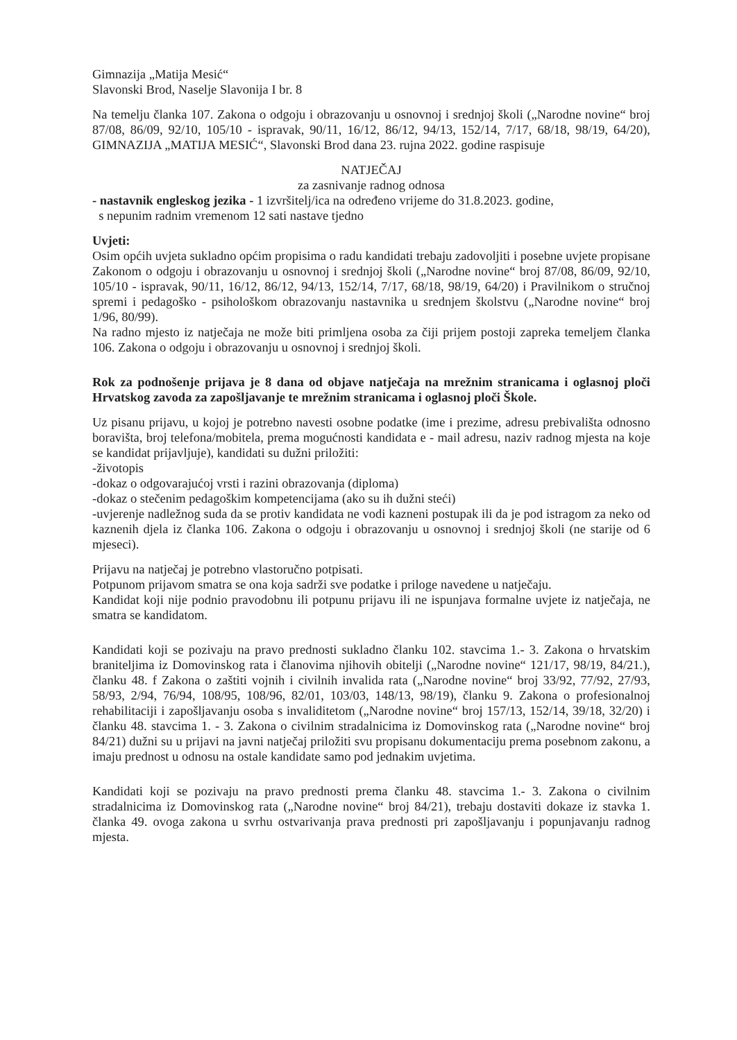Gimnazija „Matija Mesić“
Slavonski Brod, Naselje Slavonija I br. 8
Na temelju članka 107. Zakona o odgoju i obrazovanju u osnovnoj i srednjoj školi („Narodne novine“ broj 87/08, 86/09, 92/10, 105/10 - ispravak, 90/11, 16/12, 86/12, 94/13, 152/14, 7/17, 68/18, 98/19, 64/20), GIMNAZIJA „MATIJA MESIĆ“, Slavonski Brod dana 23. rujna 2022. godine raspisuje
NATJEČAJ
za zasnivanje radnog odnosa
- nastavnik engleskog jezika - 1 izvršitelj/ica na određeno vrijeme do 31.8.2023. godine,
s nepunim radnim vremenom 12 sati nastave tjedno
Uvjeti:
Osim općih uvjeta sukladno općim propisima o radu kandidati trebaju zadovoljiti i posebne uvjete propisane Zakonom o odgoju i obrazovanju u osnovnoj i srednjoj školi („Narodne novine“ broj 87/08, 86/09, 92/10, 105/10 - ispravak, 90/11, 16/12, 86/12, 94/13, 152/14, 7/17, 68/18, 98/19, 64/20) i Pravilnikom o stručnoj spremi i pedagoško - psihološkom obrazovanju nastavnika u srednjem školstvu („Narodne novine“ broj 1/96, 80/99).
Na radno mjesto iz natječaja ne može biti primljena osoba za čiji prijem postoji zapreka temeljem članka 106. Zakona o odgoju i obrazovanju u osnovnoj i srednjoj školi.
Rok za podnošenje prijava je 8 dana od objave natječaja na mrežnim stranicama i oglasnoj ploči Hrvatskog zavoda za zapošljavanje te mrežnim stranicama i oglasnoj ploči Škole.
Uz pisanu prijavu, u kojoj je potrebno navesti osobne podatke (ime i prezime, adresu prebivališta odnosno boravišta, broj telefona/mobitela, prema mogućnosti kandidata e - mail adresu, naziv radnog mjesta na koje se kandidat prijavljuje), kandidati su dužni priložiti:
-životopis
-dokaz o odgovarajućoj vrsti i razini obrazovanja (diploma)
-dokaz o stečenim pedagoškim kompetencijama (ako su ih dužni steći)
-uvjerenje nadležnog suda da se protiv kandidata ne vodi kazneni postupak ili da je pod istragom za neko od kaznenih djela iz članka 106. Zakona o odgoju i obrazovanju u osnovnoj i srednjoj školi (ne starije od 6 mjeseci).
Prijavu na natječaj je potrebno vlastoručno potpisati.
Potpunom prijavom smatra se ona koja sadrži sve podatke i priloge navedene u natječaju.
Kandidat koji nije podnio pravodobnu ili potpunu prijavu ili ne ispunjava formalne uvjete iz natječaja, ne smatra se kandidatom.
Kandidati koji se pozivaju na pravo prednosti sukladno članku 102. stavcima 1.- 3. Zakona o hrvatskim braniteljima iz Domovinskog rata i članovima njihovih obitelji („Narodne novine“ 121/17, 98/19, 84/21.), članku 48. f Zakona o zaštiti vojnih i civilnih invalida rata („Narodne novine“ broj 33/92, 77/92, 27/93, 58/93, 2/94, 76/94, 108/95, 108/96, 82/01, 103/03, 148/13, 98/19), članku 9. Zakona o profesionalnoj rehabilitaciji i zapošljavanju osoba s invaliditetom („Narodne novine“ broj 157/13, 152/14, 39/18, 32/20) i članku 48. stavcima 1. - 3. Zakona o civilnim stradalnicima iz Domovinskog rata („Narodne novine“ broj 84/21) dužni su u prijavi na javni natječaj priložiti svu propisanu dokumentaciju prema posebnom zakonu, a imaju prednost u odnosu na ostale kandidate samo pod jednakim uvjetima.
Kandidati koji se pozivaju na pravo prednosti prema članku 48. stavcima 1.- 3. Zakona o civilnim stradalnicima iz Domovinskog rata („Narodne novine“ broj 84/21), trebaju dostaviti dokaze iz stavka 1. članka 49. ovoga zakona u svrhu ostvarivanja prava prednosti pri zapošljavanju i popunjavanju radnog mjesta.